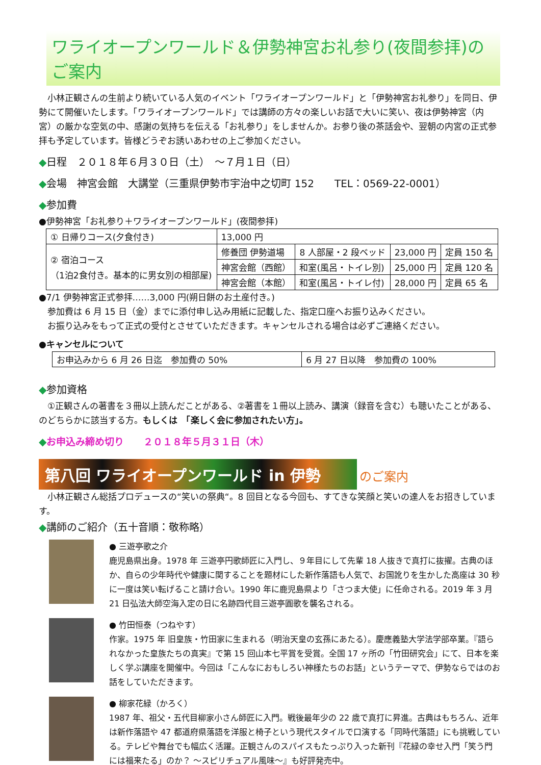ワライオープンワールド＆伊勢神宮お礼参り(夜間参拝)のご案内
　小林正観さんの生前より続いている人気のイベント「ワライオープンワールド」と「伊勢神宮お礼参り」を同日、伊勢にて開催いたします。「ワライオープンワールド」では講師の方々の楽しいお話で大いに笑い、夜は伊勢神宮（内宮）の厳かな空気の中、感謝の気持ちを伝える「お礼参り」をしませんか。お参り後の茶話会や、翌朝の内宮の正式参拝も予定しています。皆様どうぞお誘いあわせの上ご参加ください。
◆日程　２０１８年６月３０日（土）　～７月１日（日）
◆会場　神宮会館　大講堂（三重県伊勢市宇治中之切町 152　　TEL：0569-22-0001）
◆参加費
●伊勢神宮「お礼参り＋ワライオープンワールド」(夜間参拝)
| ① 日帰りコース(夕食付き) | 13,000 円 | | | |
| ② 宿泊コース （1泊2食付き。基本的に男女別の相部屋) | 修養団 伊勢道場 | 8 人部屋・2 段ベッド | 23,000 円 | 定員 150 名 |
| | 神宮会館（西館） | 和室(風呂・トイレ別) | 25,000 円 | 定員 120 名 |
| | 神宮会館（本館） | 和室(風呂・トイレ付) | 28,000 円 | 定員 65 名 |
●7/1 伊勢神宮正式参拝……3,000 円(朔日餅のお土産付き。)
　参加費は 6 月 15 日（金）までに添付申し込み用紙に記載した、指定口座へお振り込みください。
　お振り込みをもって正式の受付とさせていただきます。キャンセルされる場合は必ずご連絡ください。
●キャンセルについて
| お申込みから 6 月 26 日迄 参加費の 50% | 6 月 27 日以降 参加費の 100% |
◆参加資格
　①正観さんの著書を３冊以上読んだことがある、②著書を１冊以上読み、講演（録音を含む）も聴いたことがある、のどちらかに該当する方。もしくは　「楽しく会に参加されたい方」。
◆お申込み締め切り　　２０１８年５月３１日（木）
第八回 ワライオープンワールド in 伊勢 のご案内
　小林正観さん総括プロデュースの“笑いの祭典“。8 回目となる今回も、すてきな笑顔と笑いの達人をお招きしています。
◆講師のご紹介（五十音順：敬称略）
● 三遊亭歌之介
鹿児島県出身。1978 年 三遊亭円歌師匠に入門し、９年目にして先輩 18 人抜きで真打に抜擢。古典のほか、自らの少年時代や健康に関することを題材にした新作落語も人気で、お国訛りを生かした高座は 30 秒に一度は笑い転げること請け合い。1990 年に鹿児島県より「さつま大使」に任命される。2019 年 3 月 21 日弘法大師空海入定の日に名跡四代目三遊亭圓歌を襲名される。
● 竹田恒泰（つねやす）
作家。1975 年 旧皇族・竹田家に生まれる（明治天皇の玄孫にあたる）。慶應義塾大学法学部卒業。『語られなかった皇族たちの真実』で第 15 回山本七平賞を受賞。全国 17 ヶ所の「竹田研究会」にて、日本を楽しく学ぶ講座を開催中。今回は「こんなにおもしろい神様たちのお話」というテーマで、伊勢ならではのお話をしていただきます。
● 柳家花緑（かろく）
1987 年、祖父・五代目柳家小さん師匠に入門。戦後最年少の 22 歳で真打に昇進。古典はもちろん、近年は新作落語や 47 都道府県落語を洋服と椅子という現代スタイルで口演する「同時代落語」にも挑戦している。テレビや舞台でも幅広く活躍。正観さんのスパイスもたっぷり入った新刊『花緑の幸せ入門「笑う門には福来たる」のか？ ～スピリチュアル風味～』も好評発売中。